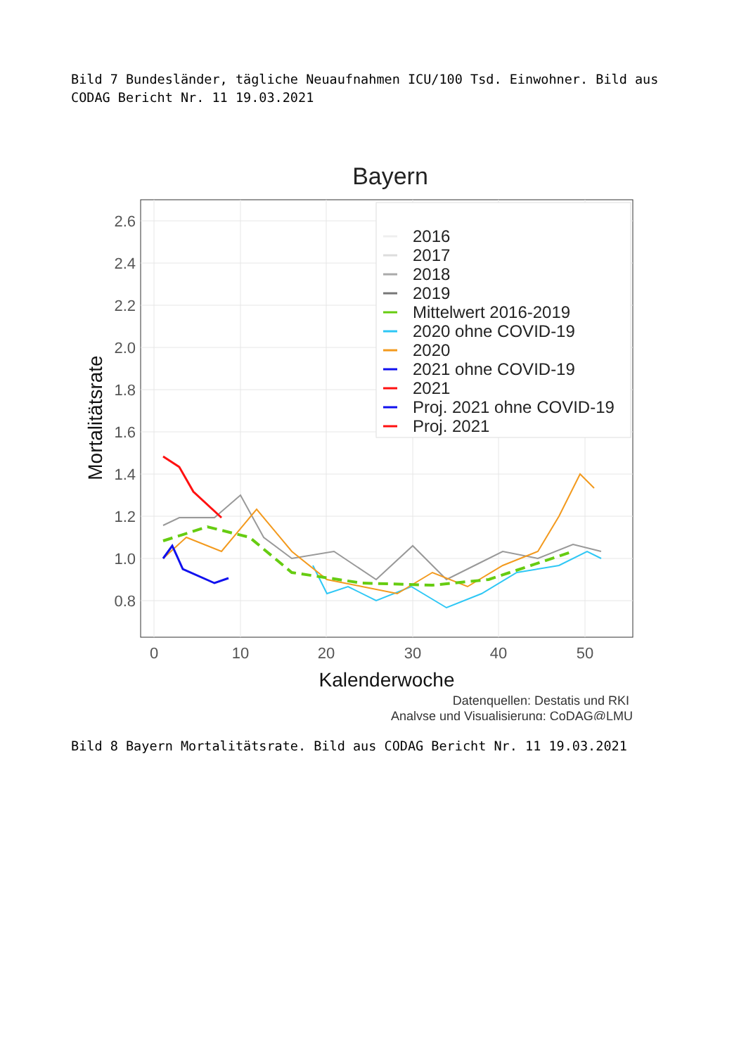Bild 7 Bundesländer, tägliche Neuaufnahmen ICU/100 Tsd. Einwohner. Bild aus CODAG Bericht Nr. 11 19.03.2021
Bayern
2.6
2.4
2.2
2.0
1.8
1.6
1.4
1.2
1.0
0.8
0
10
20
30
40
50
Kalenderwoche
Mortalitätsrate
2016
2017
2018
2019
Mittelwert 2016-2019
2020 ohne COVID-19
2020
2021 ohne COVID-19
2021
Proj. 2021 ohne COVID-19
Proj. 2021
Datenquellen: Destatis und RKI
Analyse und Visualisierung: CoDAG@LMU
Bild 8 Bayern Mortalitätsrate. Bild aus CODAG Bericht Nr. 11 19.03.2021